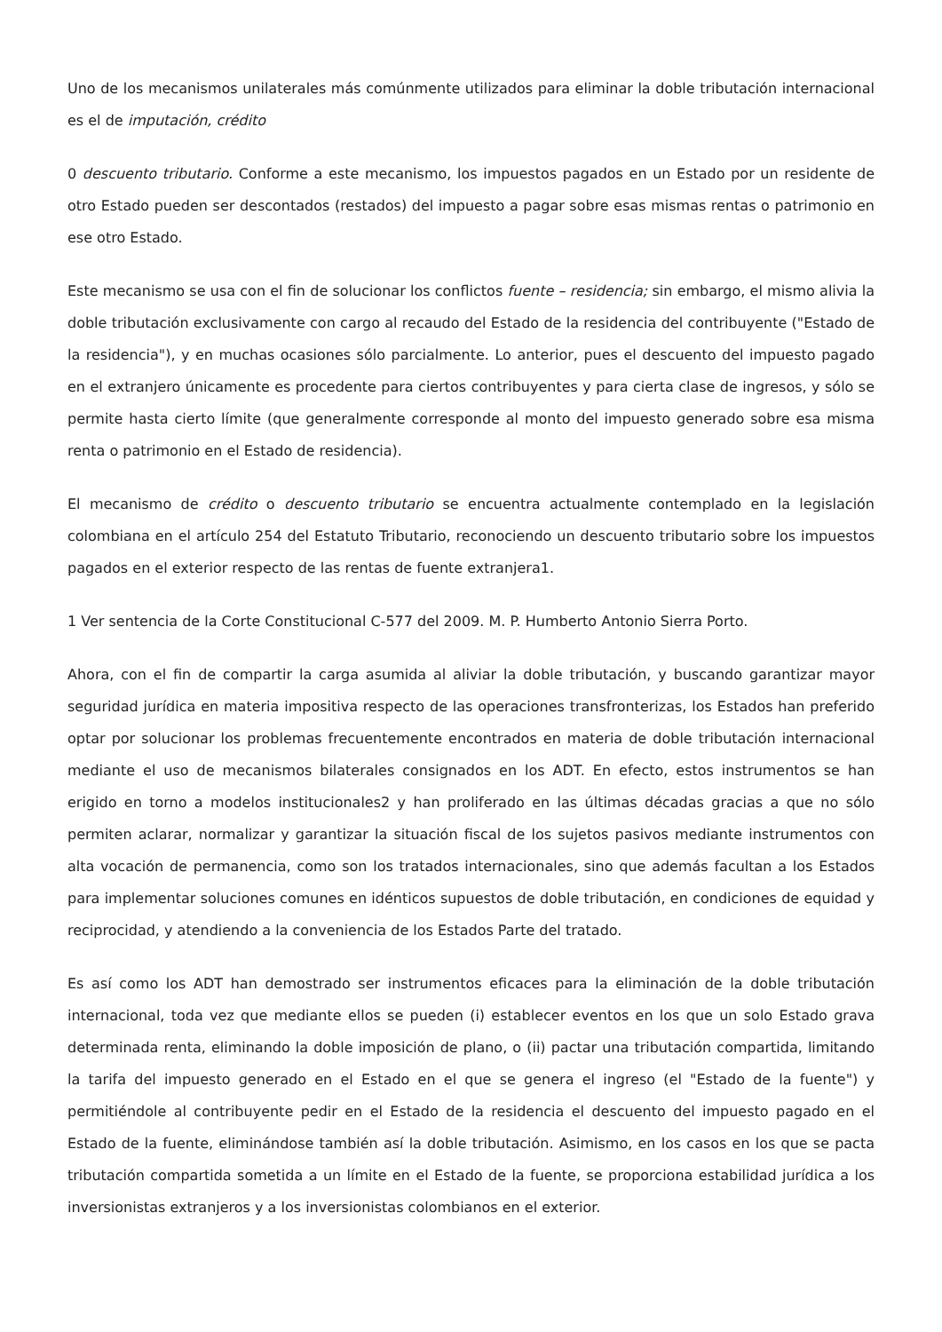Uno de los mecanismos unilaterales más comúnmente utilizados para eliminar la doble tributación internacional es el de imputación, crédito
0 descuento tributario. Conforme a este mecanismo, los impuestos pagados en un Estado por un residente de otro Estado pueden ser descontados (restados) del impuesto a pagar sobre esas mismas rentas o patrimonio en ese otro Estado.
Este mecanismo se usa con el fin de solucionar los conflictos fuente – residencia; sin embargo, el mismo alivia la doble tributación exclusivamente con cargo al recaudo del Estado de la residencia del contribuyente ("Estado de la residencia"), y en muchas ocasiones sólo parcialmente. Lo anterior, pues el descuento del impuesto pagado en el extranjero únicamente es procedente para ciertos contribuyentes y para cierta clase de ingresos, y sólo se permite hasta cierto límite (que generalmente corresponde al monto del impuesto generado sobre esa misma renta o patrimonio en el Estado de residencia).
El mecanismo de crédito o descuento tributario se encuentra actualmente contemplado en la legislación colombiana en el artículo 254 del Estatuto Tributario, reconociendo un descuento tributario sobre los impuestos pagados en el exterior respecto de las rentas de fuente extranjera1.
1 Ver sentencia de la Corte Constitucional C-577 del 2009. M. P. Humberto Antonio Sierra Porto.
Ahora, con el fin de compartir la carga asumida al aliviar la doble tributación, y buscando garantizar mayor seguridad jurídica en materia impositiva respecto de las operaciones transfronterizas, los Estados han preferido optar por solucionar los problemas frecuentemente encontrados en materia de doble tributación internacional mediante el uso de mecanismos bilaterales consignados en los ADT. En efecto, estos instrumentos se han erigido en torno a modelos institucionales2 y han proliferado en las últimas décadas gracias a que no sólo permiten aclarar, normalizar y garantizar la situación fiscal de los sujetos pasivos mediante instrumentos con alta vocación de permanencia, como son los tratados internacionales, sino que además facultan a los Estados para implementar soluciones comunes en idénticos supuestos de doble tributación, en condiciones de equidad y reciprocidad, y atendiendo a la conveniencia de los Estados Parte del tratado.
Es así como los ADT han demostrado ser instrumentos eficaces para la eliminación de la doble tributación internacional, toda vez que mediante ellos se pueden (i) establecer eventos en los que un solo Estado grava determinada renta, eliminando la doble imposición de plano, o (ii) pactar una tributación compartida, limitando la tarifa del impuesto generado en el Estado en el que se genera el ingreso (el "Estado de la fuente") y permitiéndole al contribuyente pedir en el Estado de la residencia el descuento del impuesto pagado en el Estado de la fuente, eliminándose también así la doble tributación. Asimismo, en los casos en los que se pacta tributación compartida sometida a un límite en el Estado de la fuente, se proporciona estabilidad jurídica a los inversionistas extranjeros y a los inversionistas colombianos en el exterior.